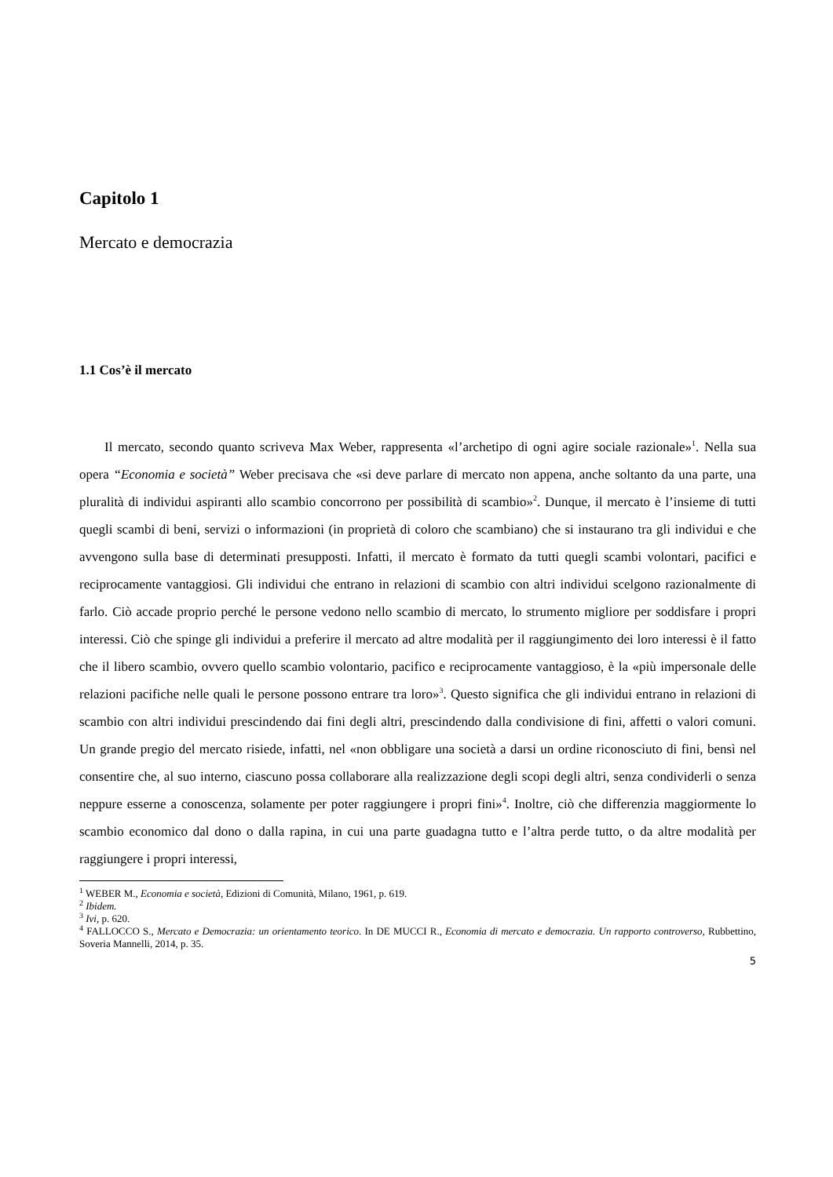Capitolo 1
Mercato e democrazia
1.1 Cos’è il mercato
Il mercato, secondo quanto scriveva Max Weber, rappresenta «l’archetipo di ogni agire sociale razionale»<sup>1</sup>. Nella sua opera “Economia e società” Weber precisava che «si deve parlare di mercato non appena, anche soltanto da una parte, una pluralità di individui aspiranti allo scambio concorrono per possibilità di scambio»<sup>2</sup>. Dunque, il mercato è l’insieme di tutti quegli scambi di beni, servizi o informazioni (in proprietà di coloro che scambiano) che si instaurano tra gli individui e che avvengono sulla base di determinati presupposti. Infatti, il mercato è formato da tutti quegli scambi volontari, pacifici e reciprocamente vantaggiosi. Gli individui che entrano in relazioni di scambio con altri individui scelgono razionalmente di farlo. Ciò accade proprio perché le persone vedono nello scambio di mercato, lo strumento migliore per soddisfare i propri interessi. Ciò che spinge gli individui a preferire il mercato ad altre modalità per il raggiungimento dei loro interessi è il fatto che il libero scambio, ovvero quello scambio volontario, pacifico e reciprocamente vantaggioso, è la «più impersonale delle relazioni pacifiche nelle quali le persone possono entrare tra loro»<sup>3</sup>. Questo significa che gli individui entrano in relazioni di scambio con altri individui prescindendo dai fini degli altri, prescindendo dalla condivisione di fini, affetti o valori comuni. Un grande pregio del mercato risiede, infatti, nel «non obbligare una società a darsi un ordine riconosciuto di fini, bensì nel consentire che, al suo interno, ciascuno possa collaborare alla realizzazione degli scopi degli altri, senza condividerli o senza neppure esserne a conoscenza, solamente per poter raggiungere i propri fini»<sup>4</sup>. Inoltre, ciò che differenzia maggiormente lo scambio economico dal dono o dalla rapina, in cui una parte guadagna tutto e l’altra perde tutto, o da altre modalità per raggiungere i propri interessi,
<sup>1</sup> WEBER M., Economia e società, Edizioni di Comunità, Milano, 1961, p. 619.
<sup>2</sup> Ibidem.
<sup>3</sup> Ivi, p. 620.
<sup>4</sup> FALLOCCO S., Mercato e Democrazia: un orientamento teorico. In DE MUCCI R., Economia di mercato e democrazia. Un rapporto controverso, Rubbettino, Soveria Mannelli, 2014, p. 35.
5